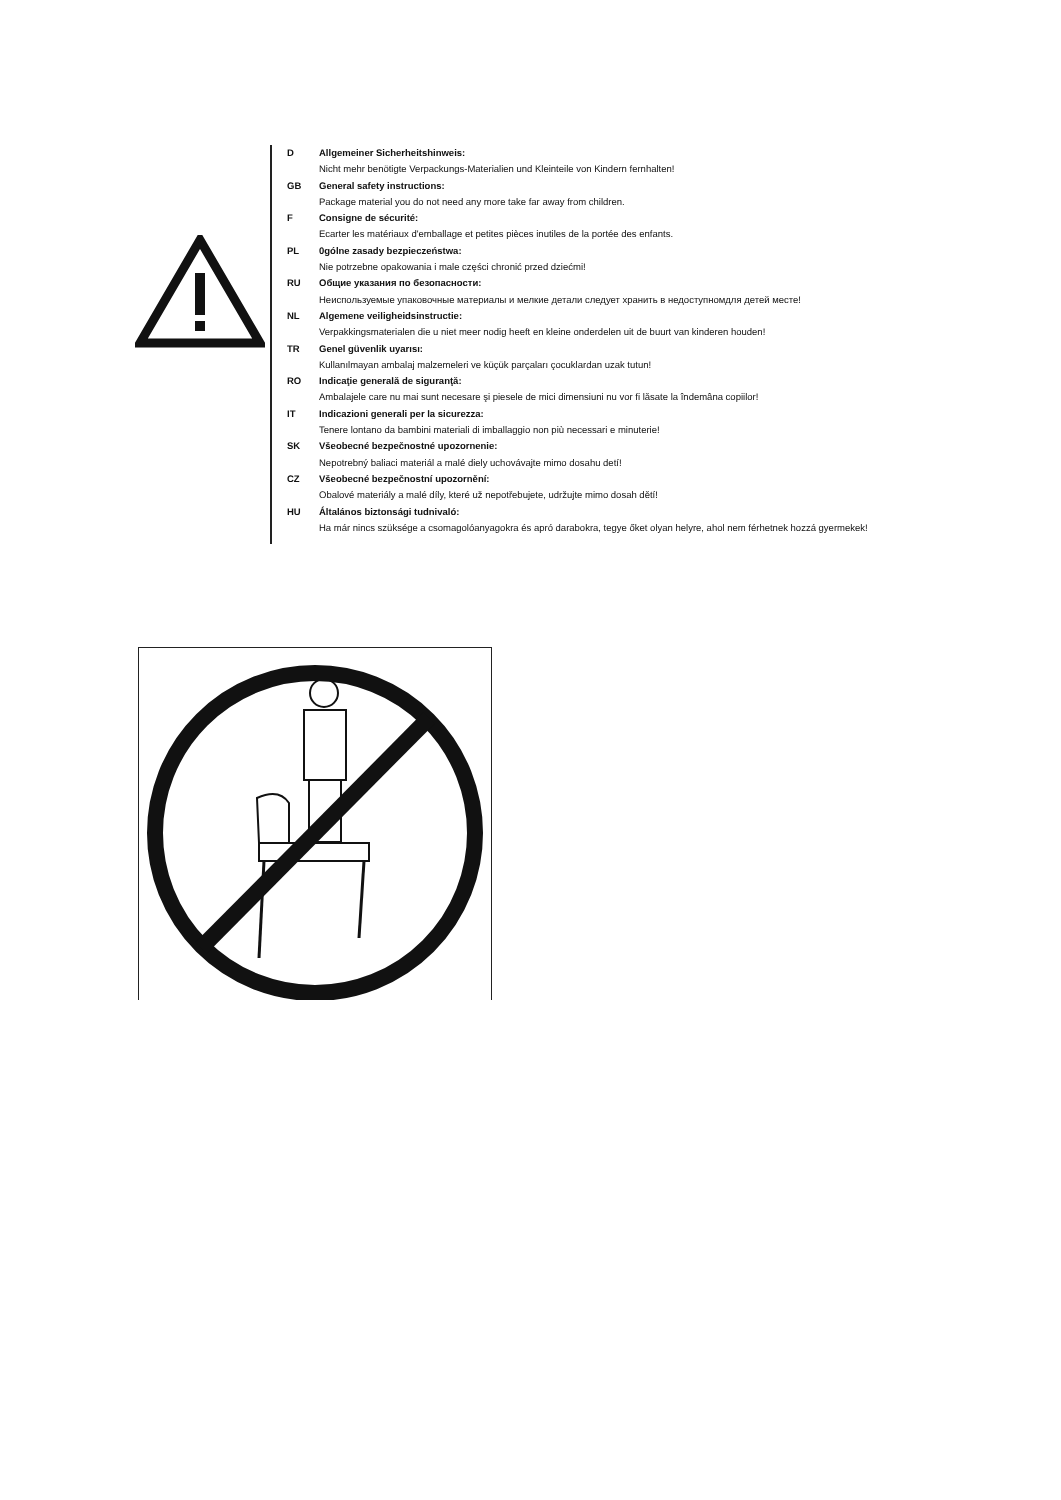D Allgemeiner Sicherheitshinweis:
Nicht mehr benötigte Verpackungs-Materialien und Kleinteile von Kindern fernhalten!
GB General safety instructions:
Package material you do not need any more take far away from children.
F Consigne de sécurité:
Ecarter les matériaux d'emballage et petites pièces inutiles de la portée des enfants.
PL 0gólne zasady bezpieczeństwa:
Nie potrzebne opakowania i male części chronić przed dziećmi!
RU Общие указания по безопасности:
Неиспользуемые упаковочные материалы и мелкие детали следует хранить в недоступномдля детей месте!
NL Algemene veiligheidsinstructie:
Verpakkingsmaterialen die u niet meer nodig heeft en kleine onderdelen uit de buurt van kinderen houden!
TR Genel güvenlik uyarısı:
Kullanılmayan ambalaj malzemeleri ve küçük parçaları çocuklardan uzak tutun!
RO Indicaţie generală de siguranţă:
Ambalajele care nu mai sunt necesare şi piesele de mici dimensiuni nu vor fi lăsate la îndemâna copiilor!
IT Indicazioni generali per la sicurezza:
Tenere lontano da bambini materiali di imballaggio non più necessari e minuterie!
SK Všeobecné bezpečnostné upozornenie:
Nepotrebný baliaci materiál a malé diely uchovávajte mimo dosahu detí!
CZ Všeobecné bezpečnostní upozornění:
Obalové materiály a malé díly, které už nepotřebujete, udržujte mimo dosah dětí!
HU Általános biztonsági tudnivaló:
Ha már nincs szüksége a csomagolóanyagokra és apró darabokra, tegye őket olyan helyre, ahol nem férhetnek hozzá gyermekek!